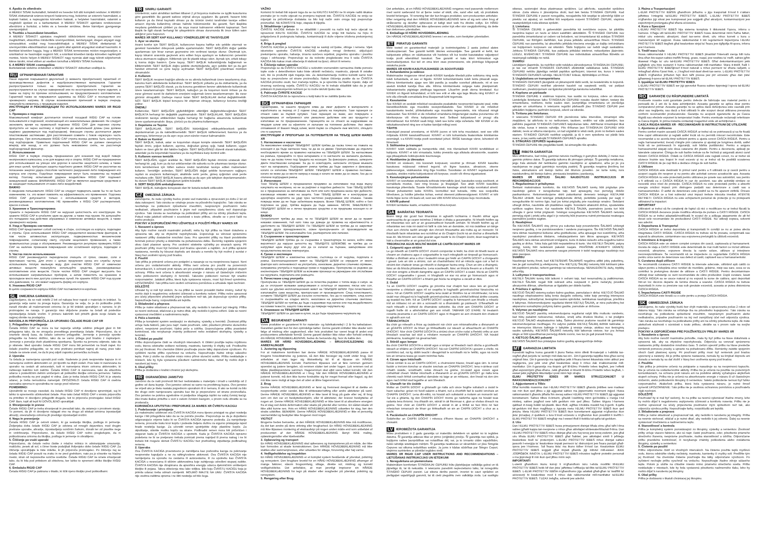4. Ápolás és ellenőrzés
A MEREV SISAK burkolatból, bélésből és heveder ből álló komplett rendszer. A MEREV SISAK élettartamát számos tényező határozza meg, beleértve az extenzív használatot, a koptató hatást, a napsugárzás közvetlen hatását, a helytelen használatot, valamint a megfelelő ápolást és a karbantartást. A MEREV SISAKOT ajánlatos rendszeresen ellenőrizni a burkolat, a bélés és a heveder sérülése, illetve bármilyen gyengesége szempontjából.
5. Tisztítás a használatot követően.
A MEREV SISAKOT ajánlatos megfelelő időközönként meleg szappanos vízzel megtisztítani, eltávolítva mindenféle szennyeződést, kenőanyagot, idegen anyagot vagy sómaradékot; ezáltal meg hosszabbíthatjuk a MEREV SISAK élettartamát. A szennyeződés eltávolításához csak a gyártó által ajánlott anyagokat szabad használni. A tisztítást követően hagyja, hogy a MEREV SISAK természetes módon megszáradjon; a szárításhoz ne használjon sugárzó hőt; a szárítást követően tárolja közvetlen napfénytől mentes, hűvös helyen A MEREV SISAKOT nagy nyomás alatt vagy túlzott súlytehernek kitéve tárolni, mivel ebben az esetben torzulhat a MEREV SISAK burkolata.
6. A MEREV SISAK csomagolása
Burkolatának védelme érdekében a MEREV SISAKOT dobozban szállítjuk le.
RU ОГРАНИЧЕННАЯ ГАРАНТИЯ
Наши изделия покрываются двухлетней (с момента приобретения) гарантией от производственных дефектов и недоброкачественных материалов. Гарантия распространяется только на первичного приобретателя. Гарантия не распространяется на случаи намеренной или по неосторожности порчи изделия, а также на порчу по причине использования, не предусмотренного изготовителем. Гарантией также не покрываются царапины на RIGID CAP и последствия его чрезмерного нагрева. В случае возникновения претензий в первую очередь пожалуйста свяжитесь с продавцом изделия.
ИНСТРУКЦИИ И РЕКОМЕНДАЦИИ ПО ИСПОЛЬЗОВАНИЮ MARES XR RIGID CAP
1. Примерка и подгонка
Максимальный комфорт достигается плотной посадкой RIGID CAP на голове пользователя и подгонкой, исключающей его нежелательные движения. Не следует экономить время на правильной подгонке RIGID CAP. Для подгонки стропы пропустите её через застёжку и подтяните до желательной длины (она должна надёжно удерживаться под подбородком). Фиксация стропы достигается двумя пластиковыми застёжками. Для расстёгивания сожмите с боков «мужскую» часть фиксатора. При использовании RIGID CAP стропа всегда должна быть застёгнута под подбородком. Правильно подогнанный RIGID CAP не должен смещаться вперёд или назад, и его должно быть невозможно снять, не расстегнув подбородочный фиксатор.
2. Использование
RIGID CAP в первую очередь предназначен для ношения под водой поверх неопренового капюшона, а не для водных игр и спорта. RIGID CAP не предназначен для использования на улицах или дорогах в качестве защитного шлема, а также для иных целей, требующих защиты подобного уровня. RIGID CAP не рассчитан на погашение энергии удара способом частичного разрушения либо повреждения его корпуса или стропы. Подобные повреждения могут быть незаметны на первый взгляд. Поэтому испытавший ударное воздействие RIGID CAP подлежит немедленной замене. ВНИМАНИЕ: RIGID CAP не является защитным средством и не защищает пользователя от каких-либо воздействий.
ВАЖНО
К сведению пользователя: RIGID CAP не следует подвергать каким бы то ни было изменениям, т.к. это может повлиять на эффективность его применения. Подгонка RIGID CAP допускается только с использованием средств и методов, рекомендованных изготовителем. НЕ применяйте к RIGID CAP растворителей, красок и клеев.
3. Хранение и Транспортировка
Храните и перевозите RIGID CAP не нарушая целостность его конструкции. Не храните RIGID CAP в штабелях один на другом, а также под грузом. Не допускайте его попадание под действие абразивных и химически активных веществ, а также чрезмерного нагрева.
4. Уход и Проверка состояния
RIGID CAP представляет собой систему в сборе, состоящую из корпуса, подкладки и стропы. Срок использования RIGID CAP определяется множеством факторов, в том числе активностью эксплуатации, подверженностью механическим повреждениям, солнечному свету, случаям нецелевого применения, а также правильностью ухода и обслуживания. Рекомендуется регулярно проверять RIGID CAP на наличие признаков повреждения или ослабления корпуса, подкладки и стропы.
5. Чистка после использования
RIGID CAP рекомендуется периодически очищать от грязи, смазки, соли и приставших частиц. Для этого с целью продления срока его службы лучше использовать тёплую мыльную воду. Для очистки RIGID CAP от химически активных веществ пожалуйста используйте средства, рекомендованные изготовителем этих веществ. После чистки RIGID CAP следует высушить без использования нагревательных приборов, а затем поместить на хранение в прохладное место вне доступа солнечных лучей. Не храните RIGID CAP под грузом или давлением, т.к. это может нарушить форму его корпуса.
6. Упаковка RIGID CAP
В целях сохранности корпуса RIGID CAP поставляется в коробках.
SL OMEJENA GARANCIJA
Zagotavljamo, da so naši izdelki 2 leti od nakupa brez napak v materialu in izdelavi. Ta garancija velja samo za prvega kupca. Garancija ne velja, če je do poškodbe prišlo zaradi zlorabe ali malomarnosti oziroma če je bil izdelek uporabljen v namene, ki jih proizvajalec ne navaja. V garancijo niso vključene praske na čeladi ali posledice izpostavljanja čelade vročini. V primeru kakršnih koli pritožb glede svoje čelade se najprej obrnite na prodajalca.
NAVODILA IN PRIPOROČILA ZA UPORABO ČELADE RIGID CAP XR
1. Prilagoditev in prileganje
Čelada RIGID CAP se mora za kar največje udobje udobno prilegati glavi in biti prilagojena tako, da ne omogoča prevelikega premikanja čelade. Priporočamo, da si vzamete dovolj časa, da čelado ustrezno prilagodite. Jermenje s pomočjo sponke prilagodite na želeno dolžino, tako da se varno prilega pod bradou z zapiranjem. Jermenje s pomočjo dveh plastičnima sponkama. Sponko na jermenu odpnete, tako da jo stisnete. Med uporabo čelade RIGID CAP mora biti jermenček na bradi zapet. Ko čelado pravilno prilagodite, se ne sme pretirano pomikati naprej ali nazaj, prav tako čelade ne smete sneti, ne da bi prej odprli zaponko jermenčka za brado.
2. Uporaba
Ta čelada je namenjena uporabi pod vodo. Nadenete jo prek neoprenske kapuce in ni namenjena vodnim aktivnostim oz. pri športih na divjih vodah. Prav tako ni zasnovana za uporabo na cestah ali avtocestah, tudi ni namenjena trkom oziroma aktivnostim, ki zahtevajo kakršno koli zaščito. Čelada RIGID CAP ni zasnovana, tako da absorbira udarce s posledičnim delnim uničenjem ali poškodbo školjke oziroma jermenov. Takšna poškodba morda na prvi pogled ni vidna. Zato je treba čelado RIGID CAP, ki je utrpela udarec, je treba nemudoma zamenjati. OPOZORILO: čelada RIGID CAP ni osebna varovalna oprema in uporabnika ne varuje pred ničemer.
POMEMBNO:
Uporabniki se morajo zavedati, da čelade RIGID CAP ni dovoljeno spreminjati, saj bi lahko to spremenilo učinkovitost čelade. Prav tako čelad RIGID CAP v smislu priporočila za pritrditev ni dovoljeno prilagoditi drugače, kot to priporoča proizvajalec čelad RIGID CAP. Barv, topil ali lepil NI DOVOLJENO uporabljati.
3. Shranjevanje in prevoz
Čelade RIGID CAP je treba shranjevati in prevažati tako, da ostanejo v prvotnem stanju. To pomeni, da jih ni dovoljeno nalagati eno na drugo ali stiskati oziroma izpostavljati abraziji, onesnaženju oziroma jih predolgo izpostavljati vročini.
4. Nega in preverjanje
Čelada RIGID CAP je celovit sistem, ki ga sestavlja školjka, podloga in jermenje. Življenjska doba čelade RIGID CAP je odvisna od mnogih dejavnikov, med drugim pretirane uporabe, abrazije, izpostavljanju sončnim žarkom, zlorabi ter od pravilne nege in vzdrževanja. Priporočamo, da čelado RIGID CAP redno pregledujete, da ni poškodovana oziroma da školjka, podloga in jermenje in obrabljeno.
5. Čiščenje po vsaki uporabi
Priporočamo, da čelado redno čistite z mlačno milnico in odstranjujete umazanijo, maščobo, pesek ali sol, s čimer boste podaljšali življenjsko dobo čelade RIGID CAP. Za čiščenje uporabljajte le tiste izdelke, ki jih priporoča proizvajalec. Po čiščenju naj se čelada RIGID CAP posuši na zraku in ne pred grelnikom, nato pa jo shranite na hladno mesto, stran od neposredne sončne svetlobe. Čelade RIGID CAP ne smete shranjevati tako, da bi bila pod pritiskom ali obtežena, ker lahko to spremeni obliko školjke RIGID CAP.
6. Embalaža RIGID CAP
Čelada RIGID CAP je pakirana v škatlo, ki ščiti njeno školjko pred poškodbami.
TR SINIRLI GARANTİ
Ürünlerimiz, satın alındıkları tarihten itibaren 2 yıl boyunca malzeme ve işçilik kusurlarına göre garantilidir. Bu garanti sadece orijinal alıcıya uygulanır. Bu garanti, hasarın kötü kullanım ya da ihmal kaynaklı olması ya da ürünün üretici tarafından tavsiye edilen amacın dışında kullanılmış olması halinde hükümsüzdür. Bu garanti, Sert Başlıkta meydana gelebilecek çizikleri ya da ısıya maruz kalmasının etkilerini kapsamaz. Sert Başlık ile ilgili olarak herhangi bir şikayetinizin olması durumunda ilk önce lütfen satın aldığınız yere başvurun.
MARES XR SERT KAP KULLANICI YÖNERGELERİ VE TAVSİYELERİ
1. Ayar ve oturma
Azami konfor için SERT BAŞLIK, kullanıcının başına hafifçe sıkı şekilde oturmalı ve gereksiz hareketleri önleyecek şekilde ayarlanmalıdır. SERT BAŞLIĞIN doğur şekilde ayarlanması için biraz zaman geçmesine izin verilmesi tavsiye olunur. Oturtmak için, kayışı tokanın arasında geçirerek arzu edilen boya ayarlayın ve kullanıcının çenesinin sıkıca oturmasını sağlayın. Kilitlemek için iki plastik tokayı sıkın. Açmak için, erkek tokayı iç kısma doğru bastırın. Çene kayışı, SERT BAŞLIK kullanıldığında bağlanmalı ve kilitlenmelidir. SERT BAŞLIK doğru şekilde oturtulduğunda, aşırı şekilde ileri ya da geri hareket etmemeli ve çene kayışı açılmadan SERT BAŞLIĞIN çıkarılması mümkün olmamalıdır.
2. Kullanım
SERT BAŞLIK neopren başlığın altında ve su altında kullanılmak üzere tasarlanmış olup, kano/su bazlı aktivitelerde kullanılmaz. SERT BAŞLIK yollarda ya da otobanlarda, ya da çarpma SERT BAŞLIĞI olarak, ya da koruma gerektiren benzer aktivitelerde kullanılmak üzere tasarlanmamıştır. SERT BAŞLIK, kabuğun ya da koşumun kısmi imhası ya da zarar görmesi sureti ile darbelerin enerjisini soğurmak üzere tasarlanmamıştır. Bu zarar görünür olmayabilir. Darbeye maruz kalan SERT BAŞLIKLAR derhal değiştirilmelidir. NOT: SERT BAŞLIK kişisel koruyucu bir ekipman olmayıp, kullanıcıyı koruma özelliği yoktur.
ÖNEMLİ
Kullanıcılar, SERT BAŞLIĞIN giyilebilirliğinin etkinliğini değiştirebileceğinden SERT BAŞLIKTA herhangi bir değişiklik yapılmamalıdır. SERT BAŞLIKLAR, SERT BAŞLIĞIN üreticisinin tavsiye ettiklerinden başka herhangi bir bağlama aksamında kullanılmak üzere uyarlanmamalıdır. Boya, çözücü ya da çıkartma kullanmayın.
3. Depolama ve Taşıma
SERT BAŞLIKLAR, SERT BAŞLIĞIN bütünlüğünü etkileyebilecekcek şekilde depolanmamalı ya da nakledilmemelidir. SERT BAŞLIK istiflenmemeli, basınca ya da aşınmaya, kirlenmeye ya da aşırı ısıya uzun süreler maruz kalmamalıdır.
4. Bakım ve Kontrol
SERT BAŞLIK, kabuk, astar ve koşumdan oluşan komple sistemdir. SERT BAŞLIĞIN faydalı ömrü, yoğun kullanım, aşınma, doğrudan güneş ışığı, hatalı kullanım, uygun bakım ve özen gibi bir dizi faktöre bağlıdır. SERT BAŞLIĞINIZI düzenli olarak kabuktaki, astardaki ya da koşumdaki hasarlara ya da zayıflıklara karşı kontrol edin.
5. Kullanım sonrası temizlik
SERT BAŞLIĞIN, uygun aralıklar ile, SERT BAŞLIĞIN faydalı ömrünü uzatacak olan herhangi kir, yağ, kum ya da tuz artıklarından ılık sabunlu su ile yıkanması tavsiye olunur. Kirin temizlenmesi için lütfen sadece üretici tarafından tavsiye edilen malzemeleri kullanın. Temizliğin ardından, SERT BAŞLIĞIN doğal şekilde kurumasını sağlayın; raydan ısı araçlarını kullanmayın; akabinde serin yerde, güneş ışığından uzak yerde muhafaza edin. SERT BAŞLIK basınç altında ya da aşırı yük tabiyken depolanmamalıdır; bu durum SERT BAŞLIK kabuğunun şeklini bozabilir.
6. SERT BAŞLIĞIN ambalajlanması
SERT BAŞLIK, kabuğunu koruyacak olan bir kutuda tedarik edilecektir.
CZ OMEZENÁ ZÁRUKA
Zaručujeme, že naše výrobky budou prosté vad materiálu a zpracování po dobu 2 let od data zakoupení. Tato záruka se vztahuje pouze na původního kupujícího. Tato záruka se nevztahuje na poškození způsobené zneužitím, nesprávným používáním nebo nedbalostí, případně používáním k jiným než zamýšlenému účelu než doporučuje výrobce. Tato záruka se nevztahuje na poškrábání přilby ani na účinky působení tepla. Pokud máte jakékoli stížnosti v souvislosti s touto přilbou, obraťte se v prvé řadě na svého prodejce.
POKYNY A DOPORUČENÍ PRO UŽIVATELE K POUŽITÍ PŘILBY MARES XR
1. Nasazení a úprava
Aby bylo možné zaručit maximální pohodlí, měla by být přilba na hlavě dotažena a upravena tak, aby se zbytečně nepohybovala. Doporučuje se věnovat správnému nastavení přilby dostatečné množství času. Pro upevnění přilby na hlavě provlékněte řemínek pomocí přezky a dotáhněte na požadovanou délku. Řemínky zajistěte spojením obou částí plastové spony. Pro uvolnění stiskněte výčnělky po stranách spony. Při používání přilby musí být řemínek pod bradou upevněn a zajištěn. Je-li přilba správně nastavena, neměla by klouzat dopředu ani dozadu a nemělo by být možné ji sundat z hlavy bez uvolnění spony pod bradou.
2. Použití
Tato přilba je primárně určena pro potápění a nasazuje se na neoprénovou kapuci. Není určena pro vodácké/vodní aktivity. Přilba není určena pro použití na pozemních komunikacích, k ochraně proti nárazu ani pro podobné aktivity vyžadující jakýkoli stupeň ochrany. Přilba není určena k absorbování energie z nárazu až částečným zničením nebo poškozením skořepiny či řemínků. Takovéto poškození nemusí být snadno rozpoznatelné. Jakákoli přilba, která byla vystavena nárazu, musí být ihned vyměněna. UPOZORNĚNÍ: Tato přilba není osobní ochrannou pomůckou a uživatele nijak nechrání.
DŮLEŽITÉ
Uživatel by si měl být vědom, že na přilbě se nesmí provádět žádné změny, neboť by mohlo dojít k negativnímu ovlivnění účinnosti a komfortu nošení. Přilbu nelze upravovat pro účely připevnění předmětů jiným způsobem než tak, jak doporučuje výrobce přilby. Nepoužívejte barvy, rozpouštědla ani lepidla.
3. Skladování a přeprava
Přilbu je nutné skladovat a přepravovat tak, aby nedošlo k narušení její integrity. Přilba se nesmí stohovat, stlačovat a je nutno dbát, aby nedošlo k jejímu odření. Dále se nesmí vystavovat znečištění a nadměrnému teplu.
4. Péče a kontrola
Přilba je kompletní systém sestávající ze skořepiny, výstelky a řemínků. Životnost přilby určuje řada faktorů, jako jsou např. časté používání, oděr, působení přímého slunečního záření, nesprávné používání, řádná péče a údržba. Doporučujeme přilbu pravidelně kontrolovat, zda nevykazuje známky poškození nebo zeslabení skořepiny, výstelky a řemínků.
5. Čištění po použití
Přilbu doporučujeme čistit ve vhodných intervalech. K čištění použijte teplou mýdlovou vodu, kterou odstraňte veškeré nečistoty, mastnotu, kamínky či zbytky soli. Prodloužíte tím její životnost. Pro chemické čištění používejte pouze látky doporučené výrobcem. Po vyčištění nechte přilbu vyschnout na vzduchu. Nepoužívejte žádné zdroje sálavého tepla. Poté ji uložte na chladné místo mimo přímé sluneční světlo. Přilbu neskladujte v místech, kde by byla vystavena působení nadměrného tlaku, neboť by mohlo dojít k narušení její tvaru.
6. Obal přilby
Přilba je dodávána v krabici chránící její skořepinu.
HR OGRANIČENO JAMSTVO
Jamčimo da će naši proizvodi biti bez nedostataka u materijalu i izradi u razdoblju od 2 godine od dana kupnje. Ovo jamstvo odnosi se samo na prvobitnog kupca. Ovo jamstvo ne vrijedi ako je šteta nastala pogrešnom uporabom ili iz nemara, ili ako se koristi za bilo što drugo osim namjeravanu uporabu kao što je preporučeno od strane proizvođača. Ovo jamstvo ne pokriva ogrebotine ni posljedice izlaganja toplini na vašoj čvrstoj kacigi. Ako imate ikakve pritužbe u vezi s vašom čvrstom kacigom, u prvom redu obratite se na prodavača.
KORISNIČKA UPUTSTVA I PREPORUKE ZA MARES XR ČVRSTU KACIGU
1. Podešavanje i pristajanje
Za maksimalnu udobnost ova ČVRSTA KACIGA mora tijesno pristajati na glavi nositelja kacige i biti prilagođena tako da se ne pomiče previše. Preporučuje se da je dopušteno odgovarajuće vrijeme kako bi se ČVRSTA KACIGA ispravno podesila. Za namještanje remena, provucite traku kroz kopču i podesite željenu dužinu za sigurno pristajanje ispod brade nositelja kacige. Za učvrstiti remen upotrijebite dvije plastične kopče. Za otpuštanje, stisnite mušku kopču sa strane. Podbradni remen mora biti pričvršćen i osiguran kada je ČVRSTA KACIGA u upotrebi. Kada je ČVRSTA KACIGA ispravno podešena ne bi se pretjerano trebala pomicati prema naprijed ili prema natrag i ne bi trebalo biti moguće skinuti ČVRSTU KACIGU bez prethodnog otpuštanja podbradnog remena.
2. Uporaba
Ova ČVRSTA KACIGA prvenstveno je zamišljena kao podvodna kaciga za pokrivanje neoprenske kapuljače a ne za rafting/vodene aktivnosti. Ova ČVRSTA KACIGA nije namijenjena za uporabu na cestama ili autocestama, ili za upotrebu kao ČVRSTA KACIGA u nesrećama ili sličnim aktivnostima koje zahtijevaju određeni stupanj zaštite. ČVRSTA KACIGA nije dizajnirana da apsorbira energiju udarca djelomičnim uništenjem školjke ili pojasa. Takva oštećenja nisu lako vidljiva. Bilo koju ČVRSTU KACIGU koja je primila udarac treba odmah zamijeniti. MOLIMO IMAJTE NA UMU: ČVRSTA KACIGA nije osobna zaštitna oprema i ne štiti nositelja od bilo čega.
VAŽNO
Korisnici bi trebali biti svjesni toga da se na KRUTOJ KACIGI ne bi smjele raditi nikakve preinake jer to može utjecati na promjenu trajnosti iste. ČVRSTE KACIGE ne smiju se mijenjati za pričvršćenje dodataka na bilo koji način osim onoga koji preporučuje proizvođač. NE KORISTITE boje, otapala ili šljepila.
3. Skladištenje i prijevoz
ČVRSTE KACIGE trebale bi se skladištiti i prevoziti na način koji neće utjecati na ispravnost KRUTE KACIGE. ČVRSTE KACIGA ne smije biti bačena na hrpu ili pritgnječena ili podvrgnuta habanju, kontaminaciji ili duže vrijeme izložena prekomjernoj toplini.
4. Briga & pregled
ČVRSTE KACIGA je kompletan sustav koji se sastoji od ljuske, obloge i remena. Vijek iskoristive upotrebe ČVRSTE KACIGE određuju mnogi čimbenici, uključujući prekomjernu uporabu, habanje, izravnu sunčevu svjetlost, pogrešnu uporabu i pravilnu njegu i održavanje. Preporučuje se da redovito pregledavate ima li vaša ČVRSTA KACIGA bilo kakav znak oštećenja ili slabosti na ljusci, oblozi ili remenu.
5. Čišćenje nakon uporabe
Preporučuje se da ČVRSTU KACIGU u redovitim vremenskim razmacima čistite pomoću tople vode s deterdžentom kako biste uklonili nečistoću, mastnoću, pijesak ili ostatke soli, što će produžiti vijek trajanja iste. Za dekontaminaciju molimo koristiti samo tvari koje su preporučene od strane proizvođača. Nakon čišćenja pustite da se ČVRSTA KACIGA prirodno osuši, bez zračenja topline, te je spremite na hladno mjesto, dalje od izravnog sunčevog svjetla. ČVRSTU KACIGU ne bi trebalo skladištiti tako da je pod pritiskom ili prekomjernim težinom jer to može iskriviti ljusku iste.
6. Pakiranje ČVRSTE KACIGE
ČVRSTA KACIGA bit će isporučena u kutiji kako bi se zaštitila ljuska iste.
BG ОГРАНИЧЕНА ГАРАНЦИЯ
Гарантираме, че нашите продукти няма да имат дефекти в материалите и изработката за период от 2 години след датата на покупката. Тази гаранция се отнася само за първия купувач. Тази гаранция не важи, ако повредата е предизвикана от небрежност или умишлено действие или ако продуктът е използван не по предназначение. Гаранцията не се отнася за надраскване на твърдия шлем или за ефектите от излагане на топлинно действие. Ако имате оплаквания от Вашия твърд шлем, моля първо се обърнете към мястото, откъдето сте го закупили.
ИНСТРУКЦИИ И ПРЕПОРЪКИ ЗА ПОТРЕБИТЕЛЯ НА ТВЪРД ШЛЕМ MARES XR
1. Нагласяване и наслагане
За максимален комфорт ТВЪРДИЯТ ШЛЕМ трябва да пасва точно на главата на носещия и да бъде нагласен така, че да не се движи. Препоръчваме да отделите необходимото време за правилно нагласяне на ТВЪРДИЯ ШЛЕМ. За нагласяване на ремъка, прекарайте го през катарамата и го нагласете на желаната дължина, така че да пасва точно под брадата на носещия. За фиксирате ремъка, затворете двете пластмасови катарами. За да го освободите, натиснете отстрани мъжката част на катарамата. Подбрадният ремък трябва да бъде закрепен и фиксиран, когато се използва ТВЪРДИЯТ ШЛЕМ. ТВЪРДИЯТ ШЛЕМ е правилно поставен, когато не може да се мести напред и назад и когато не може да се свали, без да се отключи подбрадния ремък.
2. Използване
Този ТВЪРД ШЛЕМ е предназначен предимно за използване под вода върху качулката на неопрена, но не за рафтинг и подобни дейности. Този ТВЪРД ШЛЕМ не е предназначен за използване на пътя или като предпазна каска при дейности, изискващи някакво ниво на защита. Този ТВЪРД ШЛЕМ не е конструиран да адсорбира енергията на удар чрез частично разрушаване или огъване. Такава повреда може да не бъде забелязана веднага. Всеки ТВЪРД ШЛЕМ, който е бил подложен на удар, трябва веднага да бъде заменен. МОЛЯ, ЗАБЕЛЕЖЕТЕ: ТВЪРДИЯТ ШЛЕМ не е лично предпазно средство и не предпазва носещия го от нищо.
ВАЖНО
Потребителят трябва да знае, че по ТВЪРДИЯ ШЛЕМ не могат да се правят никакви изменения, тъй като това ще доведе до промяна на ефективността и удобството на ТВЪРДИЯ ШЛЕМ. По ТВЪРДИЯ ШЛЕМ не трябва да се закрепват никакви други принадлежности, освен препоръчаните от производителя на ТВЪРДИЯ ШЛЕМ. Не използвайте бои, разтворители или лепенки.
3. Съхранение и транспортиране
ТВЪРДИЯ ШЛЕМ трябва да се съхранява и транспортира по начин, който няма вероятност да наруши целостта му. ТВЪРДИТЕ ШЛЕМОВЕ не трябва да се натрупват един върху друг или да се излагат на търкане, замърсяване или продължителна висока температура.
4. Грижи и инспекции
ТВЪРДИЯ ШЛЕМ е комплектна система, състояща се от черупка, подплата и ремък. Експлоатационният живот на ТВЪРДИЯ ШЛЕМ се определя от много фактори като интензивност на употребата, износване, директно слънчево огряване, неправилна употреба и подходящи грижи и поддръжка. Препоръчва се редовно да инспектирате ТВЪРДИЯ ШЛЕМ за всякакви признаци на увреждане или отслабване на черупката, подплатата или ремъците.
5. Почистване след употреба
Препоръчва се ТВЪРДИЯ ШЛЕМ да се почиства редовно с топла вода и сапун. за да се отстранят всякакви замърсявания и остатъци от мазнини, пясък или сол, което ще удължи експлоатационния живот на ТВЪРДИЯ ШЛЕМ. При почистването използвайте само вещества, препоръчани от производителя. След почистването, оставете ТВЪРДИЯ ШЛЕМ да изсъхне естествено, без да го нагрявате, след което го съхранявайте на хладно място, неизложен на директна слънчева светлина. ТВЪРДИЯ ШЛЕМ не трябва да бъде съхраняван под натиск или под въздействието на големи тежести, защото това може да повреди черупката му.
6. Опаковане на ТВЪРДИЯ ШЛЕМ
ТВЪРДИЯТ ШЛЕМ се доставя в кутия, за да бъде предпазена черупката му.
DA BEGRÆNSET GARANTI
Vores produkter er garanteret fri for materiale- og fabrikationsfejl i 2 år fra købsdatoen. Garantien gælder kun for den oprindelige køber. Denne garanti omfatter ikke skader som følge af misbrug eller uagtsomhed, eller hvis produktet har været brugt til andet end producentens anbefalede formål. Denne garanti dækker ikke ridser eller forhold omkring din HÅRDE HOVEDBEKLÆDNING, bedes du henvende dig, hvor du købte den.
MARES XR HÅRD HOVEDBEKLÆDNING – BRUGSVEJLEDNING OG ANBEFALINGER
1. Justering og tilpasning
For at maksimere komforten bør denne HÅRDE HOVEDBEKLÆDNING passe til brugens hovedstørrelse og justeres, så den ikke bevæger sig rundt under brug. Det anbefales at man tager sig tilstrækkelig tid til at tilpasse sin HÅRDE HOVEDBEKLÆDNING korrekt. Pasformen tilpasses ved at føre remmen gennem spændet og justere længden, så remmen slutter tæt under hagen. Luk remmen ved at klikke plastikspændene sammen. Hageremmen skal altid være lukket korrekt, når den HÅRDE HOVEDBEKLÆDNING er i brug. Når den HÅRDE HOVEDBEKLÆDNING er justeret korrekt, må den ikke kunne forskubbe sig for meget fremad eller bagud, og det må ikke være muligt at tage den af uden at åbne hageremmen.
2. Brug
Denne HÅRDE HOVEDBEKLÆDNING er først og fremmest designet til at dække en neoprenhætte under vandet, ikke til whitewater/rafting eller andre aktiviteter på vand. Denne HÅRDE HOVEDBEKLÆDNING er ikke lavet til brug på gade eller vej, til brug som om den var en beskyttelseshjelm, eller til aktiviteter, der kræver beskyttelse af nogen art. Denne HÅRDE HOVEDBEKLÆDNING er ikke lavet til at absorbere energien fra et slag ved delvis deformation eller skade på yderdel eller remme. En sådan skade vil ikke altid kunne ses. Hvis en HÅRD HOVEDBEKLÆDNING udsættes for slag, bør den straks udskiftes. BEMÆRK: Denne HÅRDE HOVEDBEKLÆDNING er ikke et personlig værnemiddel og beskytter ikke brugeren mod noget.
VIGTIGT
Brugerne bedes bemærke, at den HÅRDE HOVEDBEKLÆDNING ikke må modificeres, da det kan ændre på dens virkning eller brugbarhed. En HÅRD HOVEDBEKLÆDNING må ikke tilpasses montering af ekstraudstyr på nogen anden måde end som anbefalet af producenten af den HÅRDE HOVEDBEKLÆDNING. Benyt IKKE maling, opløsningsmidler eller klæbestoffer.
3. Opbevaring og transport
En HÅRD HOVEDBEKLÆDNING skal opbevares og transporteres på en måde, der ikke kan formodes at skade konstruktionen. Den HÅRDE HOVEDBEKLÆDNING må ikke stables eller sammenpresses, eller udsættes for slitage, forurening eller høj varme.
4. Vedligeholdelse og inspektion
En HÅRD HOVEDBEKLÆDNING er et komplet system bestående af yderskal, polstring og remsystem. Den brugbare levetid for en HÅRD HOVEDBEKLÆDNING afhænger af mange faktorer, såsom brugsomfang, slitage, direkte sol, misbrug og korrekt vedligeholdelse. Det anbefales, at man jævnligt inspicerer sin HÅRDE HOVEDBEKLÆDNING for tegn på skader eller svagheder på yderskal, polstring og remsystem.
5. Rengøring efter Brug
Det anbefales, at en HÅRD HOVEDBEKLÆDNING rengøres med passende mellemrum med varmt sæbevand for at fjerne rester af skidt, olie, sand eller salt, så produktets levetid forlænges. Til rensning bør der kun bruges produkter, som producenten anbefaler. Efter rengøring skal den HÅRDE HOVEDBEKLÆDNING tørre af sig selv uden brug af strålevarme og derefter opbevares et køligt sted væk fra direkte sollys. En HÅRD HOVEDBEKLÆDNING bør ikke opbevares under tryk eller stor vægtpåvirkning, da dette kan deformere yderskallen.
6. Emballage til HÅRD HOVEDBEKLÆDNING
Din HÅRDE HOVEDBEKLÆDNING leveres i en æske, som beskytter yderskallen.
ET PIIRATUD GARANTII
Meie tooted on garanteeritud materjali- ja tootmisvigadeta 2 aasta jooksul alates ostukuupäevast. See garantii kehtib üksnes esmaostjale. See garantii ei kehti, kui kahjustuste põhjus on väärkasutus või hooletus või kui toodet kasutatakse valjastpool tootja poolt ettenähtud kasutust. See garantii ei kata kiivri kriimustusi ega kuumuskahjustusi. Kui teil on oma kiivri osas pretensioone, siis pöörduge kõigepealt ostukoha poole.
MARES XR KIIVRI KASUTUSJUHISED JA SOOVITUSED
1. Kohandamine ja sobivus
Maksimaalse mugavuse nimel peab KIIVER kandjale tihedalt pähe sobituma ning seda tuleb kohandada, et see ei liiguks. KIIVRI kohandamiseks tuleb leida piisavalt aega. Rihma kinnitamiseks ajage see läbi pandla ja seadke soovitud pikkusele, nii et see asetub kindlalt kandja lõua alla. Rihma kinnitamiseks sulgege kaks plastpannalt. Vabastamiseks pigistage pistikuga tagaosast. Lõuarihm peab olema kinnitatud. Kui KIIVER on õigesti kohandatud, ei tohi see eriti ei ette ega taga liikuda ning KIIVRIT ei tohi olla võimalik eemaldada ilma lõuapannalt lahti tegemata.
2. Kasutamine
See KIIVER on eeskätt mõeldud veealuseks peakatteks neopreenist kapuutsi peal, mitte kärestikusõiduks ega muudeks veespordialadeks. See KIIVER ei ole mõeldud kasutamiseks teedel, põrkekaitseks ega muudeks tegevusteks, mis nõuavad mingit kaitseastet. See KIIVER ei ole mõeldud omandama löögienergiat osalise purunemise või kiivrikorpuse või rihma kahjustamise teel. Sellised kahjustused ei pruugi olla silmnähtavad. Kui KIIVER saab löögi, tuleb see kohe välja vahetada. NB! KIIVER ei ole isikukaitsevahend ning see ei kaitse kandjat millegi eest.
TÄHTIS
Kasutajad peavad arvestama, et KIIVRI juures ei tohi teha muudatusi, sest see võib mõjutada KIIVRI kasutustõhusust. KIIVRIT ei tohi kohandada lisatarvikute kinnitamise eesmärgil, v.a KIIVRI tootja poolt soovitatud juhud. ÄRGE kasutage värve, lahusteid või liimaineid.
3. Säilitamine ja transport
KIIVRIT tuleb säilitada ja transportida viisil, mis tõenäoliselt KIIVRI terviklikkust ei kahjusta. KIIVRIT ei tohi virnastada, kokku pressida ega allutada abrasioonile, saastele ega pikaajalisele kokkupuutele kuumusega.
4. Hooldamine ja ülevaatus
KIIVER on süsteem, mis koosneb korpusest, voodrist ja rihmast. KIIVRI kasuliku kasutusea määravad mitmed tegurid, sh liigne kasutus, abrasioon, otsene päikesevalgus, väärkasutus ning õige hooldus. Soovitatav on KIIVRIT regulaarselt üle vaadata, otsides märke kahjustustest või korpuse, voodri või rihma vigastustest.
5. Kasutusjärgne puhastamine
KIIVRIT on soovitatav puhastada sobivate intervallide järel, kasutades sooja seebivett, et eemaldada mustus, rasv ning kruusa- ja liivajäägid. See aitab KIIVRI kasulikku kasutusiga pikendada. Saaste kõrvaldamiseks kasutage ainult tootja soovitatud aineid. Pärast puhastamist laske KIIVRIL loomulikul teel kuivada, mitte sea soojuslika läheduses, ja hoidke jahedas kohas, eemal otsesest päikesevalgusest. KIIVRIT ei tohi hoida liigse surve või kaalu all, sest see võib KIIVRI kõva korpuse kuju moonutada.
6. KIIVRI pakend
KIIVER tarnitakse kastis, et kaitsta KIIVRI kõva korpust.
GA BARÁNTAS TEORANTA
Bíonn táirgí dár gcuid faoi bharántas in aghaidh lochtanna ó thaobh ábhar agus saoirseachta de go ceann tréimhse 2 bhliain ó dháta a gceannaithe. Ní bheidh feidhm ag an mbarántas seo ach ar an gceannaitheoir bunaidh amháin. Ní bheidh feidhm ag an mbarántas seo más mí-úsáid nó faillí is cúis leis an damáiste, nó má úsáidtear an táirge chun aon chríche taobh amuigh den chríoch bheartaithe atá molta ag an monaróir. Ní thiocfaidh faoin mbarántas seo scríobhaí ar do Chaipín Docht ná an dochar a dhéanfadh teas dó. Má bhíonn aon údar gearáin agat maidir le do Chaipín Docht, déan teagmháil le háit a cheannaithe ar an gcéad dul síos.
TREORACHA AGUS MOLTAÍ MAIDIR LE CAIPÍN DOCHT MARES XR
1. Coigeartú agus oiriúint
Le go mbeidh an CAIPÍN DOCHT chomh compordaí is féidir, ba chóir dó bheith teann ar cheann an chaiteora agus é coigeartaithe le nach mbogfaidh sé timpeall go hiomarcach. Moltar a dhóthain ama a chur i leataobh ionas gur féidir an CAIPÍN DOCHT a choigeartú i gceart. Leis an úim a oiriúnú, cuir an chaolrahbaisc tríd an mbúcla agus cuir a fad in oiriúint don chaiteoir ionas go mbeidh sí daingean faoina smig. Chun an úim a dhaingniú, fáisc an dá bhúcla phlaisteacha. Lena scaoileadh, fáisc an bhúcla fireann ar a thaobh. Ní mór don smigiris a bheith daingnithe agus an CAIPÍN DOCHT á úsáid. Má tá an CAIPÍN DOCHT coigeartaithe i gceart, ní bhogfaidh sé siar ná aniar go hiomarcach agus ní fhéadfar an CAIPÍN DOCHT a bhaint gan búcla na smigrise a oscailt ar dtús.
2. Úsáid
Tá an CAIPÍN DOCHT ceaptha go príomha mar chaipín faoi uisce leis an gcochall neoipréine a chlúdach agus níl sé ceaptha le haghaidh gníomhaíochtaí fánaíochta nó uisce. Níl an CAIPÍN DOCHT ceaptha lena úsáid ar bhóithre ná ar mhórbhealaí, ná lena úsáid mar chlogad ná le haghaidh gníomhaíochtaí cosúla a bhfuil leibhéal áirithe cosanta ag teastáil ina leith. Níl an CAIPÍN DOCHT ceaptha le fuinneamh aon bhuille a mhaolú tríd an mblaosc nó an úim a scriosadh nó a dhamáistiú go páirteach. D'fhéadfadh sé nach mbeadh a leithéid de dhamáiste sofeicthe. Ba chóir aon CHAIPÍN DOCHT ar tugadh buille dó a athsholáthar gan aon mhoill. TABHAIR DO D'AIRE: Ní trealamh cosanta pearsanta é an CAIPÍN DOCHT agus ní thugann sé aon chosaint don chaiteoir in aghaidh aon rud.
TÁBHACHTACH
Ba chóir go mbeadh a fhios ag úsáideoirí nár chóir aon mhionathruithe a dhéanamh ar an gCAIPÍN DOCHT de bharr go bhféadfaidís cur isteach ar éifeachtacht an CHAIPÍN DHOCHT. Níor chóir CAIPÍNÍ DOCHTA a oiriúnú chun críche rudaí a fheistiú orthu ar aon bhealach seachas iad siúd a mholann monaróir an CHAIPÍN DHOCHT. NÁ húsáid péinteanna, tuaslagóirí ná greamacháin.
3. Stóráil agus Iompar
Ba chóir CAIPÍNÍ DOCHTA a stóráil agus a iompar ar bhealach nach dócha a gcuirfeadh isteach ar shláine an CHAIPÍN DHOCHT. Ná cuir CAIPÍNÍ DOCHTA i gceann a chéile, ná comhbhrú iad, ná lig dóibh teacht i dteagmháil le scríobadh ná le héilliú, agus ná nocht leis an iomarca teasa go ceann tréimhse fada.
4. Cúram agus Iniúchadh
Córas iomlán is ea an CAIPÍN DOCHT, a chuimsíonn blaosc, líneáil agus úim. Is iomaí factóir a imríonn tionchar ar shaolré ionchais an CHAIPÍN DHOCHT, lena n-áirítear cuid mhaith úsáide, scrabhadh, solas díreach na gréine, mí-úsáid agus cúram agus cothabháil cheart. Moltar iniúchadh a dhéanamh ar an gCAIPÍN DOCHT go rialta lena chinntiú nach bhfuil comharthaí damáiste ná laige ar an mblaosc, don líneáil ná don úim agus nach bhfuil siad lagaithe ar aon bhealach.
5. Glanadh tar éis úsáide
Moltar an CAIPÍN DOCHT a ghlanadh go rialta ach uisce bogthe sobalach a úsáid le haon salachar, gréan nó fuíoll salainn a bhaint, rud a chuirfidh fad le saolré ionchais an CHAIPÍN DHOCHT. Lena dhí-éilliú, ná húsáid ach substaintí a molann an monaróir iad. Tar éis a ghlanta, lig don CHAIPÍN DOCHT triomú go nádúrtha agus ná húsáid teas radanta lena thriomú. Ina dhiaidh sin, stóráil in áit fhionnuar é, glan ar sholas díreach na gréine. Níor chóir an CAIPÍN DOCHT a stóráil in áit a bhfuil sé faoi bhrú nó faoi mheáchan iomarcach de bharr go bhféadfadh sé sin an CAIPÍN DOCHT a chur as a riocht.
6. Pacáistiocht an CHAIPÍN DHOCHT
Soláthrófar an CAIPÍN DOCHT i mbosca d'fhonn blaosc an CHAIPÍN DHOCHT a chosaint.
LV IEROBEŽOTA GARANTIJA
Mūsu produktiem ir 2 gadu garantija uz materiālu defektiem un apdari no to iegādes datuma. Šī garantija attiecas tikai uz pirmo (oriģinālo) pircēju. Šī garantija nav spēkā, ja bojājums radies ļaunprātības vai nolaidības dēļ, vai, ja to izmanto citām vajadzībām, nekā ražotājs ieteiktajam mērķim. Šī garantija neattiecas uz skrambām uz jūsu Stingrās Cepures vai siltuma iedarbības sekām. Ja jums ir kādas sūdzības par Stingro Cepuri, vispirms sazinieties ar pārstāvi iegādes vietā.
MARES XR RIGID CAP USER INSTRUCTIONS AND RECOMMENDATIONS – LIETOŠANAS INSTRUKCIJAS UN IETEIKUMI
1. Noregulēšana un piemērošana
Maksimālam komfortam STINGRAJAI CEPUREI būtu jāpiekļaujas valkātāja galvai un tā jāpielāgo tā, lai tā nekustās. Ir ieteicams paredzēt nepieciešamo laiku, lai noregulētu STINGRO CEPURI pareizi. Lai siksna derētu pareizi, izveriet to cauri sprādzei un pielāgojiet vajadzīgajā garumā, lai tā cieši piegulētu zem valkātāja zoda. Lai saslēgtu siksnas, savienojiet divas plastmasas sprādzes. Lai atbrīvotu, saspiediet sprādzes sānos. Zoda siksna ir jānostiprina droši, kad tiek lietota STINGRĀ CEPURE. Kad STINGRĀ CEPURE ir pareizi noregulēta, nevajadzētu būt iespējai to pārmērīgi šļūkt uz priekšu vai atpakaļ, un nedrīkst būt iespējams noņemt STINGRO CEPURI, vispirms neatsprādzējot zoda siksnas sprādzi.
2. Lietošana
ŠĪ STINGRĀ CEURE ir galvenokārt paredzēta kā zemūdens cepure, lai pārklātu neoprēna kapuci un nevis ar ūdeni saistītām aktivitātēm. ŠĪ STINGRĀ CEPURE nav paredzēta izmantošanai uz ceļiem vai lielceļiem, vai izmantošanai kā avārijas STINGRĀ CEPURE, vai līdzīgām darbībām, kas prasa jebkādu aizsardzības līmeni. STINGRĀ CEPURE nav paredzēta, lai absorbētu jebkāda trieciena enerģiju ar daļēju iznīcināšanu vai bojājumiem korpusam vai siksnām. Šāds bojājums var nebūt viegli saskatāms. Jebkura STINGRĀ CEPURE, kas pakļauta jebkādai ietekmei, nekavējoties jāaizvieto. LŪDZU, IEVĒROJIET: STINGRĀ CEPURE nav individuālais aizsardzības līdzeklis un neaizsargā valkātāju no nekā.
SVARĪGI
Lietotājiem jāapzinās, ka nedrīkst veikt nekādus pārveidojumus STINGRAJAI CEPUREI, jo tas var izmainīt STINGRĀS CEPURES efektivitāti valkāšanas laikā. STINGRAI CEPUREI nebūtu jāpielāgo nekādi papildus aprīkojumi, izņemot tos, kurus ir ieteicis STINGRĀS CEPURES ražotājs. NELIETOJIET krāsas, šķīdinātājus un līmes.
3. Uzglabāšana un transportēšana
STINGRĀS CEPURES jāuzglabā un jātransportē tādā veidā, lai neietekmētu to kopumā. STINGRO CEPURI nedrīkst pārvietot kaudzē vai saspiestā veidā, vai pakļaut nodilumam, piesārņojumam vai ilgstošai pārmērīga karstuma iedarbībai.
4. Kopšana un pārbaude
STINGRĀ CEPURE ir sistēmas kopums, kas sastāv no korpusa, odere un siksnas. Lietderīgās lietošanas laiku STINGRAJAI CEPUREI nosaka daudzi faktori, tostarp tās izmantošana, nodilums, tiešie saules stari, ļaunprātīga izmantošana un pienācīga apkope un uzturēšana. Ir ieteicams regulāri pārbaudīt jūsu STINGRO CEPURI pret jebkādām bojājumu pazīmēm korpusā, oderē vai siksnās.
5. Tīrīšana pēc lietošanas.
Ir ieteicams STINGRO CEPURI tīrīt piemērotos laika intervālos, izmantojot siltu ziepjūdeni, lai atbrīvotu to no netīrumiem, taukiem, smiltīm vai sāls paliekām, kas palīdzēs pagarināt STINGRĀS CEPURES kalpošanas laiku. Attīrīšanai izmantojiet tikai tās vielas, kuras ir ieteicis ražotājs. Pēc tīrīšanas ļaut STINGRAJAI CEPUREI izžūt dabiski, nevis ar siltuma starojumu, un tad uzglabāt to vēsā vietā, prom no tiešiem saules stariem. STINGRO CEPURI nedrīkst uzglabāt, ja tā ir zem spiediena vai pārāk liela svara, jo tas varētu sabojāt STINGRĀS CEPURES apvalku.
6. STINGRĀS CEPURES iepakojums
STINGRĀ CEPURE tiks piegādāta kastē, lai aizsargātu tās apvalku.
LT RIBOTA GARANTIJA
Mes užtikriname, kad mūsų gaminiai neturės medžiagų ir gamybos defektų 2 metus nuo gaminio pirkimo datos. Ši garantija taikoma tik pirmajam pirkėjui. Ši garantija netaikoma, jeigu žala atsirado dėl netinkamo gaminio naudojimo ar aplaidumo, arba jei jis yra naudojamas ne pagal gamintojo nurodytą paskirtį. Ši garantija neapima įbrėžimų bei žalos, atsiradusios ant kietojo šalmo dėl šilumos poveikio. Jei turite kokių nors nusiskundimų dėl kietojo šalmo, pirmiausia kreipkitės į pardavėją.
MARES XR KIETOJO ŠALMO NAUDOTOJO INSTRUKCIJOS IR REKOMENDACIJOS
1. Reguliavimas ir pritaikymas
Siekiant maksimalaus komforto, šis KIETASIS ŠALMAS turėtų būti prigludęs prie naudotojo galvos ir sureguliuotas taip, kad apsaugotų nuo pernelyg didelio pasikamkumo. Rekomenduojame skirti pakankamai deneseio teisingai KIETAJAM ŠALMUI uždėdti. Kad teisingai pritaikytumėte dirželį, perkiškite juostelę per sagtį ir sureguliuokite iki norimo ilgio, kad jos tvirtai prigludtų prie naudotojo smakro. Siekdami užsegti diržus, naudokite abi plastikines sagtis. Norėdami atlaisvinti diržus, spustelėkite vyriškos sagties šonus. Kai naudosite KIETAJĮ ŠALMĄ, pasmakrės juosta turi būti užsegta ir gerai tvirtai priglausti. Teisingai sureguliuotas KIETASIS ŠALMAS neturėtų pernelyg slysti į priekį arba atgal ir jo neturėtų būti įmanoma nuimti pirmiausiai neatsegus pasmakrės juostos sagties.
2. Naudojimas
Šis KIETASIS ŠALMAS visų pirma yra sukurtas kaip povandeninis ŠALMAS uždengti neopreno gaubtą, o ne purslotovandens / vandens pramogoms. Šis KIETASIS ŠALMAS nėra skirtas naudojimui keliuose arba greitkeliuose, arba apsaugai nuo susidūrimų, arba naudojimui panašiems tikslams, reikalaujantiems tam tikros apsaugos. KIETASIS ŠALMAS nėra skirtas amortizuoti smūgiams, kurie iš dalies sulaužo arba sugadina šalmo gaubtą ar diržus. Tokia žala gali būti nepastebima iš karto. Visi KIETIEJI ŠALMAI, patyrę smūgį, turėtų būti nedelsiant pakeisti naujais. PRAŠOME ATKREIPTI DĖMESĮ: KIETASIS ŠALMAS nėra asmeninė saugos priemonė ir todėl neapsaugo naudotojo nuo jokio pavojaus.
SVARBU
Naudotojai turėtų žinoti, kad KIETIESIEMS ŠALMAMS negalima atlikti jokių pakeitimų, nes jie gali sumažinti jų efektyvumą. Prie KIETŲJŲ ŠALMŲ neturėtų būti tvirtinami jokie kiti papildomi priedai, nebent gamintojo tai rekomenduoja. NENAUDOKITE dažų, tirpiklių arba klijų.
3. Laikymas ir transportavimas
KIETIEJI ŠALMAI turėtų būti laikomi ir vežami taip, kad nesumažėtų jų patikimumas. KIETIEJI ŠALMAI negali būti sukrauti arba suspausti ir jiems nedarytų poveikio abrazyvinis dilimas, užterštumas ar ilgalaikis per didelis karštis.
4. Priežiūra ir apžiūra
KIETOJO ŠALMO sistemą sudaro šalmo gaubtas, pamušalas ir diržai. KIETOJO ŠALMO naudingo eksploatavimo laiką lemia daugelis veiksnių, tokie kaip pernelyg intensyvus naudojimas, subraižymai, tiesioginiai saulės spinduliai, netinkamas naudojimas, priežiūra ir laikymas. Rekomenduojame reguliariai tikrinti KIETĄJĮ ŠALMĄ, ar nėra pažeidimų bei atsparumo sumažėjimo požymių šalmo gaubte, pamušale ar diržuose.
5. Valymas po naudojimo
KIETOJO ŠALMO paviršių rekomenduojama reguliariai valyti šiltu muiluotu vandeniu, kad būtų pašalinti nešvarumai, riebalus, smėlį arba druskos likučiai, o tai prailgins KIETOJO ŠALMO eksploatavimo laiką. Šalmo plovimui prašome naudoti tik gamintojo rekomenduojamas medžiagas. Po valymo palikite KIETAJĮ ŠALMĄ išdžiūti natūraliai, o ne intensyvios šilumos šaltinyje ir laikykite jį vėsioje vietoje, atokiau nuo tiesioginių saulės spindulių. KIETASIS ŠALMAS neturėtų būti laikomas vietose, kur yra žemas slėgis ar būti spaudžiamas pernelyg didelio svorio, nes tuo jis gali prarasti formą.
6. KIETOJO ŠALMO pakuotė
KIETASIS ŠALMAS bus pristatytas šalmo gaubtą apsaugančioje dėžėje.
MT GARANZIJA LIMITATA
Il-prodotti tagħna huma garantiti li jkunu ħielsa minn difetti fil-materjali u l-abbiltà tax-xogħol għal perjodu ta' sentejn mid-data tax-xiri.. Din il-garanzija tapplika biss għax-xerrej oriġinali biss. Din il-garanzija ma tapplikax jekk il-ħsara kienet ikkawżata minn abbuż jew negliġenza, jew jekk użat għal kwalunkwe skop li mhux dak irrakkomandat mill-manifattur. Din il-garanzija ma tkoprix grif lill-Elmu Protettiv Iebes tiegħek, jew l-effetti għal esposizzjoni għas-sħana. Jekk għandek xi ilmenti bl-Elmu Protettiv Iebes tiegħek, l-ewwel jekk jogħġbok ikkuntattja l-post minn fejn xtrajtu.
ELMU PROTETTIV IEBES XR MARES STRUZZJONIJIET U RAKKOMANDAZZJONIJIET
1. Aġġustament u Tilbis
Għal kumdità massima dan l-ELMU PROTETTIV IEBES għandu jintlibes sew madwar ras min ikun qed jilbsu u jiġi aġġustat sabiex ma jippermettix movment żejjed. Huwa rakkomandat li għandu jitħalla ħin xieraq sabiex l-ELMU PROTETTIV IEBES jiġi aġġustat korrettament. Sabiex tilbes il-ċinturin, għaddi l-webbing minn ġol-bokkla u rranġa t-tul mixtieq, sabiex joqgħod sew taħt geddum min qed jilbsu. Sabiex tiżgura l-harness qabbad iż-żewġ bokkli tal-plastik. Biex tħoll, agħfas il-bokkla maskili fuq il-ġenb. Il-qafla tal-geddum trid tkun magħluqa u żgurata meta l-ELMU PROTETTIV IEBES ikun qed jintuża. Meta l-ELMU PROTETTIV IEBES ikun korrettament aġġustat m'għandux ikun jista' jiċċaqlaq ,il quddiem u lura b'mod eċċessiv u m'għandux ikun possibbli li tneħħi l-ELMU PROTETTIV IEBES mingħajr ma l-ewwel tħoll il-bokkla tal-qafla tal-geddum.
2. Użu
Dan l-ELMU PROTETTIV IEBES huwa primarjament disinjat bħala elmu għal taħt l-ilma sabiex jgħatti kappa tan-neoprene u mhux għax attivitajiet whitewater/bbażati fl-ilma. Dan l-ELMU PROTETTIV IEBES mhux disinjat għal użu fuq toroq jew toroq ewlenin, jew għal użu bħala ELMU PROTETTIV IEBES għal ħabtiet, jew attivitajiet simili li jeħtieġu kwalunkwe livell ta' protezzjoni. L-ELMU PROTETTIV IEBES mhux disinjat sabiex jassorbi l-enerġija ta' kwalunkwe impatt permezz ta' distruzzjoni jew ħsara parzjali għall-qoxra jew l-harness. Tali ħsara tista' ma tkunx tidher b'mod ċar. Kwalunkwe ELMU PROTETTIV IEBES soġġett għal impatt għandu jiġi mibdul mill-ewwel. JEKK JOGĦĠBOK INNOTA: L-ELMU PROTETTIV IEBES mhuwiex tagħmir protettiv personali u ma jipproteġi lil min ikun qed jilbsu minn xejn.
IMPORTANTI
L-utenti għandhom ikunu konxji li m'għandhom isiru l-ebda modifiki lill-ELMU PROTETTIV IEBES hekk kif dan jista' jaffettwa l-effikaċja tal-ilbis tal-ELMU PROTETTIV IEBES. L-ELMI PROTETTIV IEBSA m'għandhomx jiġu adattati għall-għan ta' twaħħil ta' aċċessorji bi kwalunkwe mod li mhux dak rakkomandat mill-manifattur tal-ELMU PROTETTIV IEBES. TUŻAX żebgħa, solventi jew adeżivi.
3. Ħażna u Trasportazzjoni
L-ELMI PROTETTIV IEBSIN għandhom jinħażnu u jiġu trasportati b'mod li x'aktarx jaffettwa l-integrità tal-ELMU PROTETTIV IEBES. L-ELMU PROTETTIV IEBES m'għandux jiġi stivat jew kumpressat jew soġġetti għal akrażjoni, kontaminazzjoni jew espożizzjoni prolungata għal sħana eċċessiva.
4. Kura u Spezzjoni
L-ELMU PROTETTIV IEBES hija sistema kompluta li tikkonsisti f'qoxra, inforra u harness. Il-ħajja utli tal-ELMU PROTETTIV IEBES huwa determinat minn ħafna fatturi, inkluż użu estensiv, abrażjoni, dawl tax-xemx dirett, użu mhux korrett u kura u manutenzjoni kif suppost. Huwa rakkomandat li inti regolarment tispezzjona l-ELMU PROTETTIV IEBES tiegħek għal kwalunkwe sinjal ta' ħsara jew dgħjufija fil-qoxra, inforra jew l-harness.
5. Tindif wara l-użu
Huwa rakkomandat li l-ELMU PROTETTIV IEBES jitnaddaf f'intervalli xierqa billi tuża ilma sħun bis-sapun sabiex tneħħi ħmieġ, grass, naqal, jew residwu ta' melħ, sabiex jgħin ittawwal l-ħajja ta' użu tal-ELMU PROTETTIV IEBES. Għal dekontaminazzjoni jekk jogħġbok uża biss sustanzi li huma rakkomandati mill-manifattur. Wara it-tindif, ħalli l-ELMU PROTETTIV IEBESjinxef b'mod naturali u mhux permezz ta' sħana radjanti, u imbagħad aħżnu f'post frisk, u ,l bogħod mid-dawl dirett tax-xemx. L-ELMU PROTETTIV IEBES m'għandux jinħażen fejn ikun taħt pressa jew piż eċċessiv għax dan jista' jgħawweġ il-qoxra tal-ELMU PROTETTIV IEBES.
6. Ippakkjar tal-ELMU PROTETTIV IEBES
L-ELMU PROTETTIV IEBES ser jiġi pprovdut f'kaxxa sabiex tipproteġi l-qoxra tal-ELMU PROTETTIV IEBES.
RO GARANŢIE CU RĂSPUNDERE LIMITATĂ
Produsele noastre sunt garantate pentru defecte de fabricaţie sau material pentru o perioadă de 2 ani de la data achiziţionării. Aceasta garanţie se aplica doar pentru cumparatorul primar. Aceasta garanţie nu se aplica dacă defecţiunea este cauzată prin abuz sau neglijenta, sau dacă a fost utilizată în alte scopuri decat utilizarea prevazuta conform recomandări producatorului. Garanţia nu acoperă zgarieturile de pe Casca Rigidă sau efectele expuneri la temperaturi înalte. Pentru eventuale reclamaţii referitoare la Casca Rigidă, în prima instanta contactaţi magazinul unde ati achiziţionat-o.
CASCA RIGIDA MARES XR - RECOMANDARI SI INSTRUCTIUNI DE UTILIZARE
1. Ajustarea şi utilizarea
Pentru confort maxim această CASCĂ RIGIDĂ ar trebui să se potrivească şi sa fie fixată bine capul utilizatorului şi reglată astfel încât să nu permită miscari necontrolate. Este recomandat a se acorda timp suficient pentru a ajusta corect CASCA RIGIDĂ. Pentru a regla harnasamentul, treceţi chingile prin catarame şi ajustaţi pe lungimea dorită, astfel încât să se potrivească în siguranţă, sub bărbia purtătorului. Pentru a asigura harnasamentul ataşaţi cele doua catarame din plastic. Pentru a deconecta, apăsaţi pe lateralele cataramei. Chinga de sub barbie trebuie sa fie închisă şi asigurată atunci cand folosim CASCA RIGIDA. Odată ce CASCA RIGIDĂ este reglată corect, nu ar trebui să alunece înainte sau înapoi în mod excesiv şi nu ar trebui să fie posibilă scoaterea CASTII RIGIDE de pe cap fără a desface chinga de sub barbie.
2. Utilizare
CASCA RIGIDA este destinată în primul rand pentru a fi utilizată ca şi cască pentru a acoperi cagula din neopren şi nu pentru alte activitati conexe acvatice/de apa. Aceasta CASCA RIGIDA nu este proiectată pentru utilizarea pe şosele sau autostrăzi, sau pentru a fi utilizată ca o CASCA RIGIDA în caz de accident, sau alte activităţi similare ce necesită orice nivel de protecţie. CASCA RIGIDA nu este proiectată pentru a absorbi energia oricărui impact prin distrugere parţială sau deteriorare a castii sau a harnasamentului. O astfel de deteriorare este posibil sa nu fie aparent vizibilă. Oricare CASCA RIGIDA ce a fost subiectul unui impact trebuie inlocuita imediat. ATENTIE RETINETI: CASCA RIGIDA nu este echipament personal de protecţie şi nu protejează utilizatorul la impacturi.
IMPORTANT
Utilizatorii ar trebui să fie conştienţi de faptul că nici o modificare nu ar trebui făcută la CASCA RIGIDĂ deoarece poate modifica eficienţa de purtare a CASTI RIGIDE. CASCA RIGIDA nu ar trebui adaptată/modificată în scopul de a adăuga ataşamente de alt fel decat cele recomandate de producătorul CASTI RIGIDE. NU utilizaţi vopsea, solventi sau adezivi.
3. Depozitarea & Transportul
CASCA RIGIDA ar trebui depozitata şi transportată în condiţii ce nu ar putea afecta integritatea CASTI RIGIDE. CASCA RIGIDA nu trebuie să fie presata, comprimată sau supusă la abraziune, contaminare sau expunerea prelungită la căldură excesivă.
4. Intretinere & Inspecţie
CASCA RIGIDA este un sistem complet compus din cască, captuseala şi harnasament. Durata de viaţa a CASTI RIGIDE este determinată de mai multi factori ce includ utilizare excesivă, abrazione, expunere directa la razele solare, utilizare şi intreţinere necorespunzătoare. Se recomandă să se inspecteze cu regularitate CASCA RIGIDA pentru orice semn de deteriorare sau defect al castii, captuseli sau a harnasamentului.
5. Curatarea după utilizare
Se recomandă curatarea CASTI RIGIDE la intervale adecvate, utilizând apă caldă cu săpun pentru a îndepărta orice reziduri de murdărie, grăsime, nisip sau sare, ceea ce va contribui la prelungirea duratei de utilizare a CASTI RIGIDE. Pentru decontaminare utilizaţi doar substanţe ce sunt recomandate de către producător. După curatare, lasati CASCA RIGIDA sa se usuce natural şi nu expusă la surse de caldura, apoi depozitati într-un loc răcoros departe de lumina directa a soarelui. CASCA RIGIDA nu trebuie depozitată în zone cu presiune sau sub greutate excesivă, aceasta ar putea distorsiona CASCA RIGIDA.
6. Împachetarea CASTI RIGIDE
CASCA RIGIDA este livrată cu o cutie pentru a proteja CASCA RIGIDA.
SK OBMEDZENÁ ZÁRUKA
Zaručujeme, že naše výrobky budú bez chýb materiálu a spracovania počas 2 rokov od dátumu kúpy. Táto záruka sa vzťahuje iba na pôvodného kupujúceho. Táto záruka sa nevzťahuje na poškodenie spôsobené zneužitím, nesprávnym používaním alebo nedbalosťou, prípadne používaním na iný než zamýšľaný účel než odporúča výrobca. Táto záruka sa nevzťahuje na poškrabanie prilby ani na účinky pôsobenia tepla. Ak máte akékoľvek sťažnosti v súvislosti s touto prilbou, obráťte sa v prvom rade na svojho predajcu.
POKYNY A ODPORÚČANIA PRE POUŽÍVATEĽOV PRILBY MARES XR
1. Nasadenie a úprava
Aby bolo možné zaručiť maximálne pohodlie, mala by byť prilba na hlave dotiahnutá a upravená tak, aby sa zbytočne nepohybovala. Odporúča sa venovať správnemu nastaveniu prilby dostatočné množstvo času. S cieľom upevniť prilbu na hlave prevlečte remienok pomocou pracky a upravte na požadovanú dĺžku. Remienky zaistite spojením oboch častí plastovej spony. Pri používaní prilby musí byť remienok pod bradou upevnený a zaistený. Ak je prilba správne nastavená, nemala by sa šmýkať dopredu ani dozadu a nemala by sa dať zložiť z hlavy bez uvoľnenia spony pod bradou.
2. Použitie
Táto prilba je primárne určená na potápanie a nasadzuje sa na neoprénovú kapucňu. Nie je určená na vodácke/vodné aktivity. Prilba nie je určená na použitie na pozemných komunikáciách, na ochranu proti nárazu ani na podobné aktivity vyžadujúce akýkoľvek stupeň ochrany. Prilba nie je určená na absorbovanie energie z nárazu či už čiastočným zničením, alebo poškodením škrupiny či remienkov. Takéto poškodenie nemusí byť ľahko rozpoznateľné. Akákoľvek prilba, ktorá bola vystavená nárazu, je nutné ihneď vymeniť.UPOZORNENIE: Táto prilba nie je osobnou ochrannou pomôckou a používateľa nijak nechráni.
DÔLEŽITÉ
Používateľ by si mal byť vedomý, že na prilbe sa nesmú vykonávať žiadne zmeny, lebo by mohlo dôjsť k negatívnemu ovplyvneniu účinnosti a komfortu nosenia. Prilbu nie je možné upravovať na účely pripevnenia predmetov iným spôsobom než tak, ako odporúča výrobca prilby. Nepoužívajte farby, rozpúšťadlá ani lepidlá.
3. Skladovanie a preprava
Prilbu je nutné skladovať a prepravovať tak, aby nedošlo k narušeniu jej integrity. Prilba sa nesmie stohovať, stláčať a je nutné dbať, aby nedošlo k jej odreniu. Ďalej sa nesmie vystavovať znečisteniu a nadmernému teplu.
4. Starostlivosť a kontrola
Prilba je kompletný systém pozostávajúci zo škrupiny, výstelky a remienkov. Životnosť prilby určuje viacero faktorov, ako sú napr. časté používanie, oder, pôsobenie priameho slnečného žiarenia, nesprávne používanie, riadna starostlivosť a údržba. Odporúčame prilbu pravidelne kontrolovať, či nevykazuje známky poškodenia alebo zoslabenia škrupiny, výstelky a remienkov.
5. Čistenie po použití
Prilbu odporúčame čistiť vo vhodných intervaloch. Na čistenie použite teplú mydlovú vodu, ktorou odstráňte všetky nečistoty, mastnotu, kamienky či zvyšky soli. Predĺžite tým jej životnosť. Na chemické čistenie používajte iba látky odporúčané výrobcom. Po vyčistení nechajte prilbu vyschnúť na vzduchu. Nepoužívajte žiadne zdroje sálavého tepla. Potom ju uložte na chladné miesto mimo priameho slnečného svetla. Prilbu neskladujte v miestach, kde by bola vystavená pôsobeniu nadmerného tlaku, lebo by mohlo dôjsť k narušeniu jej škrupiny.
6. Obal prilby
Prilba je dodávaná v škatuli chrániacej jej škrupinu.